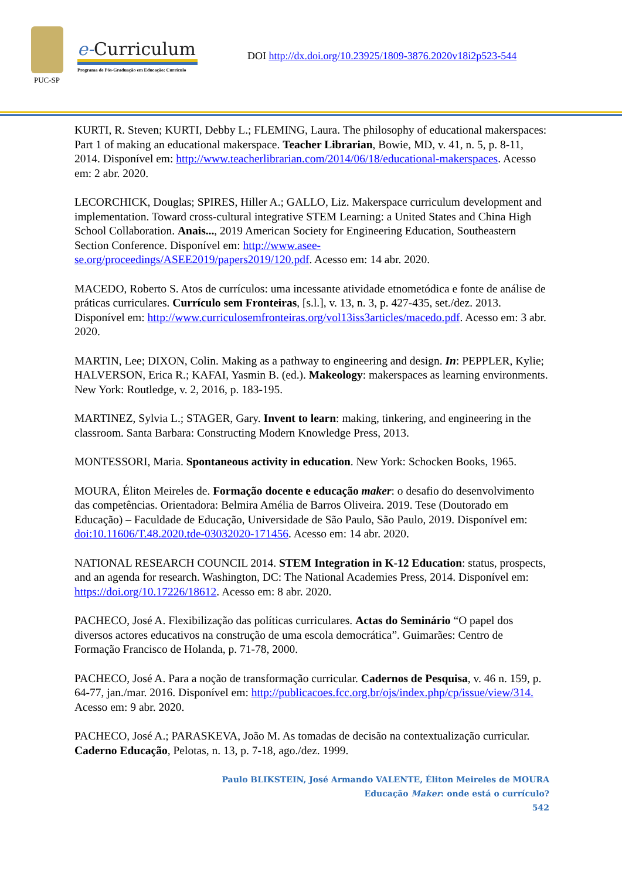PUC-SP
e-Curriculum
Programa de Pós-Graduação em Educação: Currículo
DOI http://dx.doi.org/10.23925/1809-3876.2020v18i2p523-544
KURTI, R. Steven; KURTI, Debby L.; FLEMING, Laura. The philosophy of educational makerspaces: Part 1 of making an educational makerspace. Teacher Librarian, Bowie, MD, v. 41, n. 5, p. 8-11, 2014. Disponível em: http://www.teacherlibrarian.com/2014/06/18/educational-makerspaces. Acesso em: 2 abr. 2020.
LECORCHICK, Douglas; SPIRES, Hiller A.; GALLO, Liz. Makerspace curriculum development and implementation. Toward cross-cultural integrative STEM Learning: a United States and China High School Collaboration. Anais..., 2019 American Society for Engineering Education, Southeastern Section Conference. Disponível em: http://www.asee-se.org/proceedings/ASEE2019/papers2019/120.pdf. Acesso em: 14 abr. 2020.
MACEDO, Roberto S. Atos de currículos: uma incessante atividade etnometódica e fonte de análise de práticas curriculares. Currículo sem Fronteiras, [s.l.], v. 13, n. 3, p. 427-435, set./dez. 2013. Disponível em: http://www.curriculosemfronteiras.org/vol13iss3articles/macedo.pdf. Acesso em: 3 abr. 2020.
MARTIN, Lee; DIXON, Colin. Making as a pathway to engineering and design. In: PEPPLER, Kylie; HALVERSON, Erica R.; KAFAI, Yasmin B. (ed.). Makeology: makerspaces as learning environments. New York: Routledge, v. 2, 2016, p. 183-195.
MARTINEZ, Sylvia L.; STAGER, Gary. Invent to learn: making, tinkering, and engineering in the classroom. Santa Barbara: Constructing Modern Knowledge Press, 2013.
MONTESSORI, Maria. Spontaneous activity in education. New York: Schocken Books, 1965.
MOURA, Éliton Meireles de. Formação docente e educação maker: o desafio do desenvolvimento das competências. Orientadora: Belmira Amélia de Barros Oliveira. 2019. Tese (Doutorado em Educação) – Faculdade de Educação, Universidade de São Paulo, São Paulo, 2019. Disponível em: doi:10.11606/T.48.2020.tde-03032020-171456. Acesso em: 14 abr. 2020.
NATIONAL RESEARCH COUNCIL 2014. STEM Integration in K-12 Education: status, prospects, and an agenda for research. Washington, DC: The National Academies Press, 2014. Disponível em: https://doi.org/10.17226/18612. Acesso em: 8 abr. 2020.
PACHECO, José A. Flexibilização das políticas curriculares. Actas do Seminário “O papel dos diversos actores educativos na construção de uma escola democrática”. Guimarães: Centro de Formação Francisco de Holanda, p. 71-78, 2000.
PACHECO, José A. Para a noção de transformação curricular. Cadernos de Pesquisa, v. 46 n. 159, p. 64-77, jan./mar. 2016. Disponível em: http://publicacoes.fcc.org.br/ojs/index.php/cp/issue/view/314. Acesso em: 9 abr. 2020.
PACHECO, José A.; PARASKEVA, João M. As tomadas de decisão na contextualização curricular. Caderno Educação, Pelotas, n. 13, p. 7-18, ago./dez. 1999.
Paulo BLIKSTEIN, José Armando VALENTE, Éliton Meireles de MOURA
Educação Maker: onde está o currículo?
542